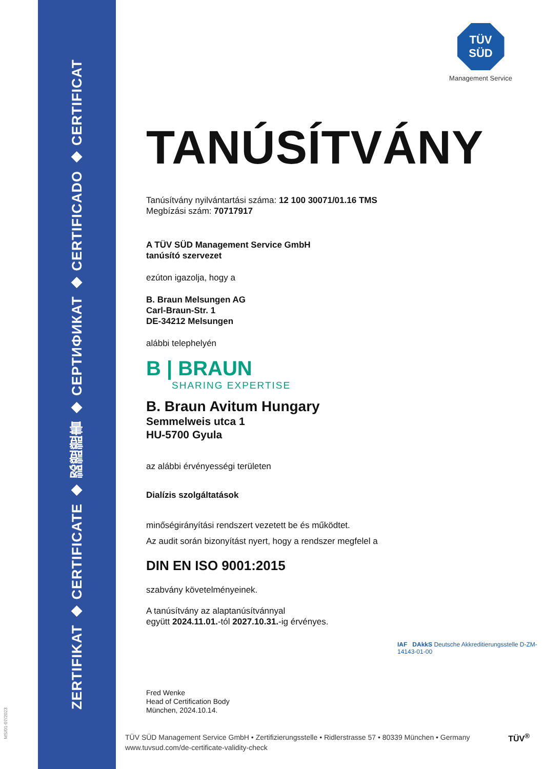ZERTIFIKAT ◆ CERTIFICATE ◆ 認證證書 ◆ СЕРТИФИКАТ ◆ CERTIFICADO ◆ CERTIFICAT
MS/01-07/2023
TÜV
SÜD
Management Service
TANÚSÍTVÁNY
Tanúsítvány nyilvántartási száma: 12 100 30071/01.16 TMS
Megbízási szám: 70717917
A TÜV SÜD Management Service GmbH
tanúsító szervezet
ezúton igazolja, hogy a
B. Braun Melsungen AG
Carl-Braun-Str. 1
DE-34212 Melsungen
alábbi telephelyén
B | BRAUN
SHARING EXPERTISE
B. Braun Avitum Hungary
Semmelweis utca 1
HU-5700 Gyula
az alábbi érvényességi területen
Dialízis szolgáltatások
minőségirányítási rendszert vezetett be és működtet.
Az audit során bizonyítást nyert, hogy a rendszer megfelel a
DIN EN ISO 9001:2015
szabvány követelményeinek.
A tanúsítvány az alaptanúsítvánnyal
együtt 2024.11.01.-tól 2027.10.31.-ig érvényes.
Fred Wenke
Head of Certification Body
München, 2024.10.14.
IAF DAkkS Deutsche Akkreditierungsstelle D-ZM-14143-01-00
TÜV SÜD Management Service GmbH • Zertifizierungsstelle • Ridlerstrasse 57 • 80339 München • Germany
www.tuvsud.com/de-certificate-validity-check
TÜV<sup>®</sup>